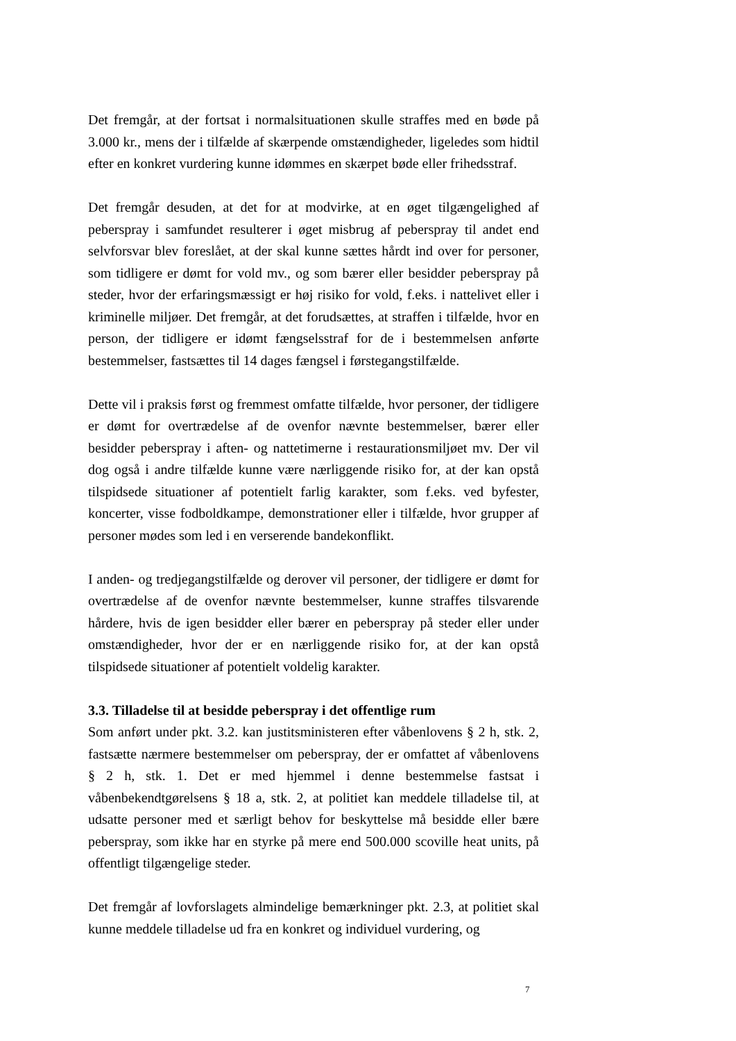Det fremgår, at der fortsat i normalsituationen skulle straffes med en bøde på 3.000 kr., mens der i tilfælde af skærpende omstændigheder, ligeledes som hidtil efter en konkret vurdering kunne idømmes en skærpet bøde eller frihedsstraf.
Det fremgår desuden, at det for at modvirke, at en øget tilgængelighed af peberspray i samfundet resulterer i øget misbrug af peberspray til andet end selvforsvar blev foreslået, at der skal kunne sættes hårdt ind over for personer, som tidligere er dømt for vold mv., og som bærer eller besidder peberspray på steder, hvor der erfaringsmæssigt er høj risiko for vold, f.eks. i nattelivet eller i kriminelle miljøer. Det fremgår, at det forudsættes, at straffen i tilfælde, hvor en person, der tidligere er idømt fængselsstraf for de i bestemmelsen anførte bestemmelser, fastsættes til 14 dages fængsel i førstegangstilfælde.
Dette vil i praksis først og fremmest omfatte tilfælde, hvor personer, der tidligere er dømt for overtrædelse af de ovenfor nævnte bestemmelser, bærer eller besidder peberspray i aften- og nattetimerne i restaurationsmiljøet mv. Der vil dog også i andre tilfælde kunne være nærliggende risiko for, at der kan opstå tilspidsede situationer af potentielt farlig karakter, som f.eks. ved byfester, koncerter, visse fodboldkampe, demonstrationer eller i tilfælde, hvor grupper af personer mødes som led i en verserende bandekonflikt.
I anden- og tredjegangstilfælde og derover vil personer, der tidligere er dømt for overtrædelse af de ovenfor nævnte bestemmelser, kunne straffes tilsvarende hårdere, hvis de igen besidder eller bærer en peberspray på steder eller under omstændigheder, hvor der er en nærliggende risiko for, at der kan opstå tilspidsede situationer af potentielt voldelig karakter.
3.3. Tilladelse til at besidde peberspray i det offentlige rum
Som anført under pkt. 3.2. kan justitsministeren efter våbenlovens § 2 h, stk. 2, fastsætte nærmere bestemmelser om peberspray, der er omfattet af våbenlovens § 2 h, stk. 1. Det er med hjemmel i denne bestemmelse fastsat i våbenbekendtgørelsens § 18 a, stk. 2, at politiet kan meddele tilladelse til, at udsatte personer med et særligt behov for beskyttelse må besidde eller bære peberspray, som ikke har en styrke på mere end 500.000 scoville heat units, på offentligt tilgængelige steder.
Det fremgår af lovforslagets almindelige bemærkninger pkt. 2.3, at politiet skal kunne meddele tilladelse ud fra en konkret og individuel vurdering, og
7